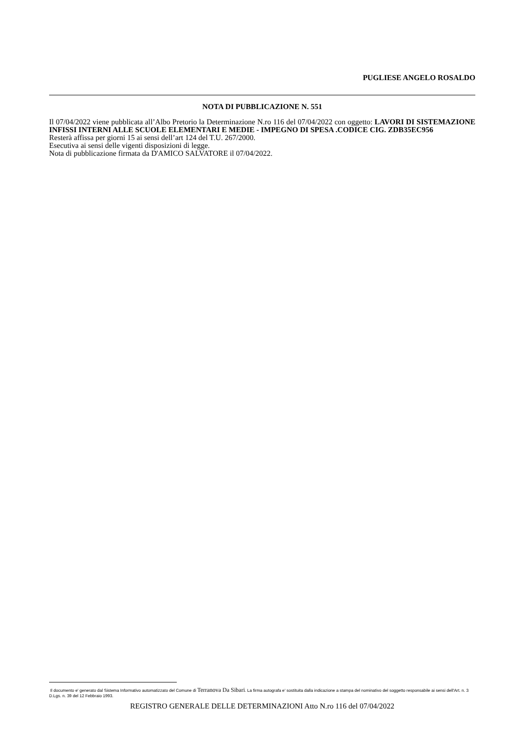PUGLIESE ANGELO ROSALDO
NOTA DI PUBBLICAZIONE N. 551
Il 07/04/2022 viene pubblicata all’Albo Pretorio la Determinazione N.ro 116 del 07/04/2022 con oggetto: LAVORI DI SISTEMAZIONE INFISSI INTERNI ALLE SCUOLE ELEMENTARI E MEDIE - IMPEGNO DI SPESA .CODICE CIG. ZDB35EC956
Resterà affissa per giorni 15 ai sensi dell’art 124 del T.U. 267/2000.
Esecutiva ai sensi delle vigenti disposizioni di legge.
Nota di pubblicazione firmata da D'AMICO SALVATORE il 07/04/2022.
Il documento e' generato dal Sistema Informativo automatizzato del Comune di Terranova Da Sibari. La firma autografa e' sostituita dalla indicazione a stampa del nominativo del soggetto responsabile ai sensi dell'Art. n. 3 D.Lgs. n. 39 del 12 Febbraio 1993.
REGISTRO GENERALE DELLE DETERMINAZIONI Atto N.ro 116 del 07/04/2022